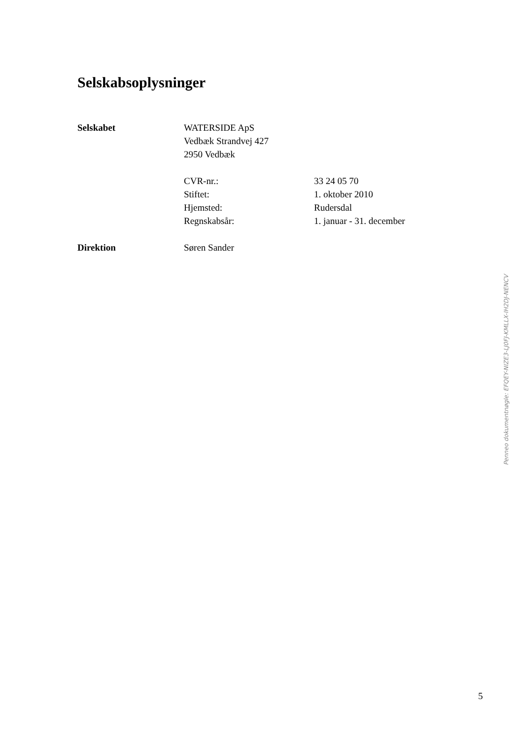Selskabsoplysninger
Selskabet WATERSIDE ApS
Vedbæk Strandvej 427
2950 Vedbæk
CVR-nr.: 33 24 05 70
Stiftet: 1. oktober 2010
Hjemsted: Rudersdal
Regnskabsår: 1. januar - 31. december
Direktion Søren Sander
Penneo dokumentnøgle: EFQEY-NIZE3-LJ0FJ-KMLLX-IH2DJ-NENCV
5